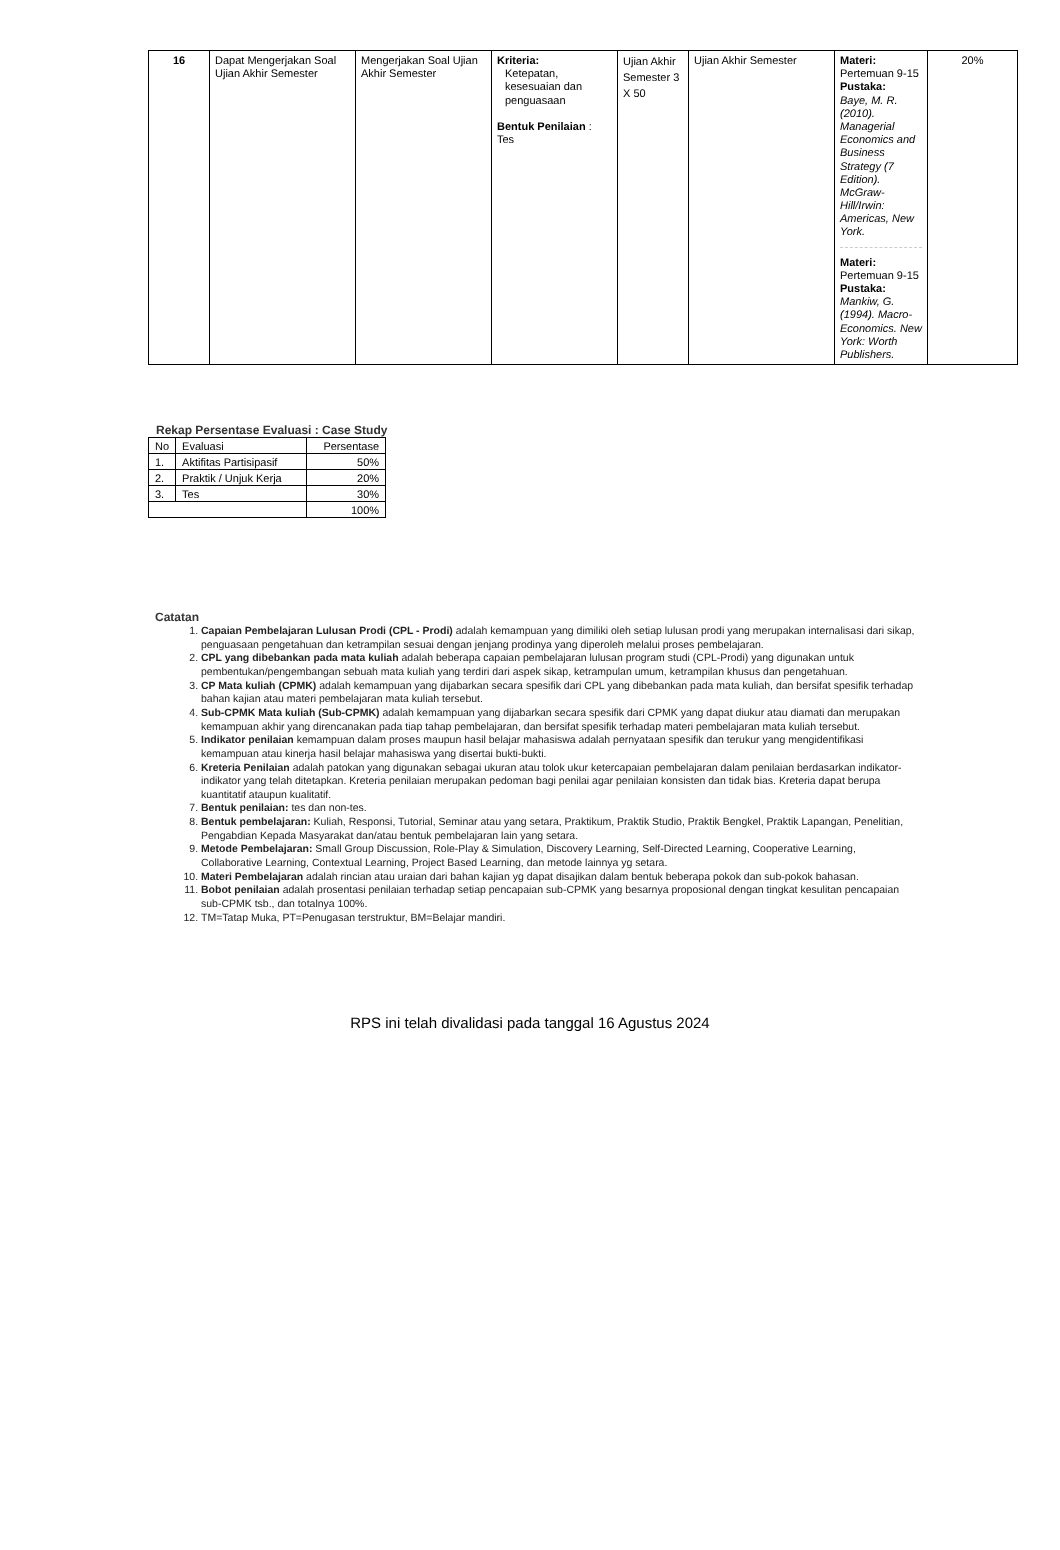| 16 | Dapat Mengerjakan Soal Ujian Akhir Semester | Mengerjakan Soal Ujian Akhir Semester | Kriteria: Ketepatan, kesesuaian dan penguasaan Bentuk Penilaian : Tes | Ujian Akhir Semester 3 X 50 | Ujian Akhir Semester | Materi: Pertemuan 9-15 Pustaka: Baye, M. R. (2010). Managerial Economics and Business Strategy (7 Edition). McGraw-Hill/Irwin: Americas, New York. Materi: Pertemuan 9-15 Pustaka: Mankiw, G. (1994). Macro-Economics. New York: Worth Publishers. | 20% |
Rekap Persentase Evaluasi : Case Study
| No | Evaluasi | Persentase |
| 1. | Aktifitas Partisipasif | 50% |
| 2. | Praktik / Unjuk Kerja | 20% |
| 3. | Tes | 30% |
| | | 100% |
Catatan
1. Capaian Pembelajaran Lulusan Prodi (CPL - Prodi) adalah kemampuan yang dimiliki oleh setiap lulusan prodi yang merupakan internalisasi dari sikap, penguasaan pengetahuan dan ketrampilan sesuai dengan jenjang prodinya yang diperoleh melalui proses pembelajaran.
2. CPL yang dibebankan pada mata kuliah adalah beberapa capaian pembelajaran lulusan program studi (CPL-Prodi) yang digunakan untuk pembentukan/pengembangan sebuah mata kuliah yang terdiri dari aspek sikap, ketrampulan umum, ketrampilan khusus dan pengetahuan.
3. CP Mata kuliah (CPMK) adalah kemampuan yang dijabarkan secara spesifik dari CPL yang dibebankan pada mata kuliah, dan bersifat spesifik terhadap bahan kajian atau materi pembelajaran mata kuliah tersebut.
4. Sub-CPMK Mata kuliah (Sub-CPMK) adalah kemampuan yang dijabarkan secara spesifik dari CPMK yang dapat diukur atau diamati dan merupakan kemampuan akhir yang direncanakan pada tiap tahap pembelajaran, dan bersifat spesifik terhadap materi pembelajaran mata kuliah tersebut.
5. Indikator penilaian kemampuan dalam proses maupun hasil belajar mahasiswa adalah pernyataan spesifik dan terukur yang mengidentifikasi kemampuan atau kinerja hasil belajar mahasiswa yang disertai bukti-bukti.
6. Kreteria Penilaian adalah patokan yang digunakan sebagai ukuran atau tolok ukur ketercapaian pembelajaran dalam penilaian berdasarkan indikator-indikator yang telah ditetapkan. Kreteria penilaian merupakan pedoman bagi penilai agar penilaian konsisten dan tidak bias. Kreteria dapat berupa kuantitatif ataupun kualitatif.
7. Bentuk penilaian: tes dan non-tes.
8. Bentuk pembelajaran: Kuliah, Responsi, Tutorial, Seminar atau yang setara, Praktikum, Praktik Studio, Praktik Bengkel, Praktik Lapangan, Penelitian, Pengabdian Kepada Masyarakat dan/atau bentuk pembelajaran lain yang setara.
9. Metode Pembelajaran: Small Group Discussion, Role-Play & Simulation, Discovery Learning, Self-Directed Learning, Cooperative Learning, Collaborative Learning, Contextual Learning, Project Based Learning, dan metode lainnya yg setara.
10. Materi Pembelajaran adalah rincian atau uraian dari bahan kajian yg dapat disajikan dalam bentuk beberapa pokok dan sub-pokok bahasan.
11. Bobot penilaian adalah prosentasi penilaian terhadap setiap pencapaian sub-CPMK yang besarnya proposional dengan tingkat kesulitan pencapaian sub-CPMK tsb., dan totalnya 100%.
12. TM=Tatap Muka, PT=Penugasan terstruktur, BM=Belajar mandiri.
RPS ini telah divalidasi pada tanggal 16 Agustus 2024